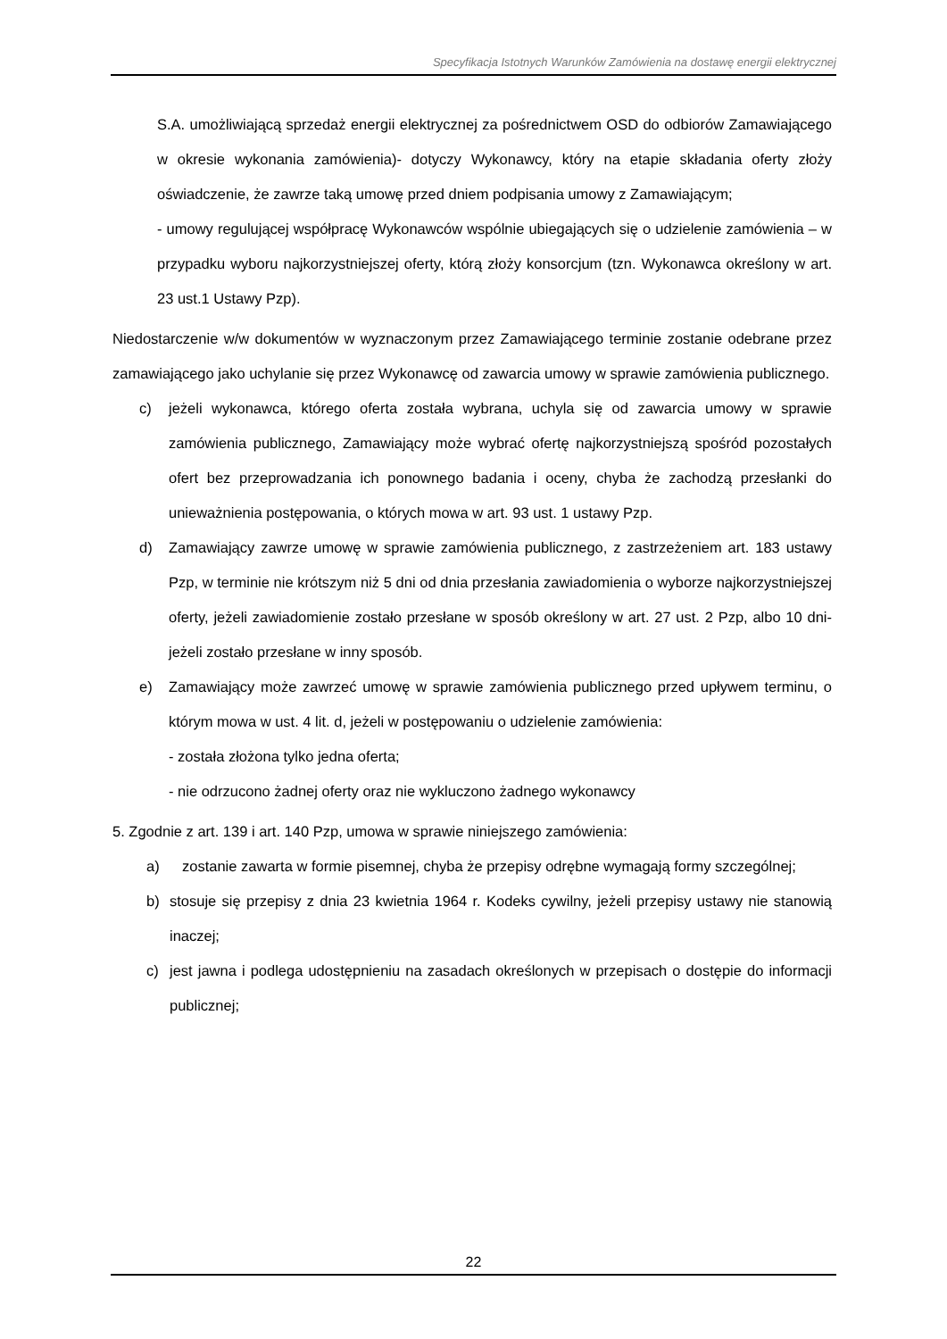Specyfikacja Istotnych Warunków Zamówienia na dostawę energii elektrycznej
S.A. umożliwiającą sprzedaż energii elektrycznej za pośrednictwem OSD do odbiorów Zamawiającego w okresie wykonania zamówienia)- dotyczy Wykonawcy, który na etapie składania oferty złoży oświadczenie, że zawrze taką umowę przed dniem podpisania umowy z Zamawiającym;
- umowy regulującej współpracę Wykonawców wspólnie ubiegających się o udzielenie zamówienia – w przypadku wyboru najkorzystniejszej oferty, którą złoży konsorcjum (tzn. Wykonawca określony w art. 23 ust.1 Ustawy Pzp).
Niedostarczenie w/w dokumentów w wyznaczonym przez Zamawiającego terminie zostanie odebrane przez zamawiającego jako uchylanie się przez Wykonawcę od zawarcia umowy w sprawie zamówienia publicznego.
c) jeżeli wykonawca, którego oferta została wybrana, uchyla się od zawarcia umowy w sprawie zamówienia publicznego, Zamawiający może wybrać ofertę najkorzystniejszą spośród pozostałych ofert bez przeprowadzania ich ponownego badania i oceny, chyba że zachodzą przesłanki do unieważnienia postępowania, o których mowa w art. 93 ust. 1 ustawy Pzp.
d) Zamawiający zawrze umowę w sprawie zamówienia publicznego, z zastrzeżeniem art. 183 ustawy Pzp, w terminie nie krótszym niż 5 dni od dnia przesłania zawiadomienia o wyborze najkorzystniejszej oferty, jeżeli zawiadomienie zostało przesłane w sposób określony w art. 27 ust. 2 Pzp, albo 10 dni- jeżeli zostało przesłane w inny sposób.
e) Zamawiający może zawrzeć umowę w sprawie zamówienia publicznego przed upływem terminu, o którym mowa w ust. 4 lit. d, jeżeli w postępowaniu o udzielenie zamówienia:
- została złożona tylko jedna oferta;
- nie odrzucono żadnej oferty oraz nie wykluczono żadnego wykonawcy
5. Zgodnie z art. 139 i art. 140 Pzp, umowa w sprawie niniejszego zamówienia:
a) zostanie zawarta w formie pisemnej, chyba że przepisy odrębne wymagają formy szczególnej;
b) stosuje się przepisy z dnia 23 kwietnia 1964 r. Kodeks cywilny, jeżeli przepisy ustawy nie stanowią inaczej;
c) jest jawna i podlega udostępnieniu na zasadach określonych w przepisach o dostępie do informacji publicznej;
22